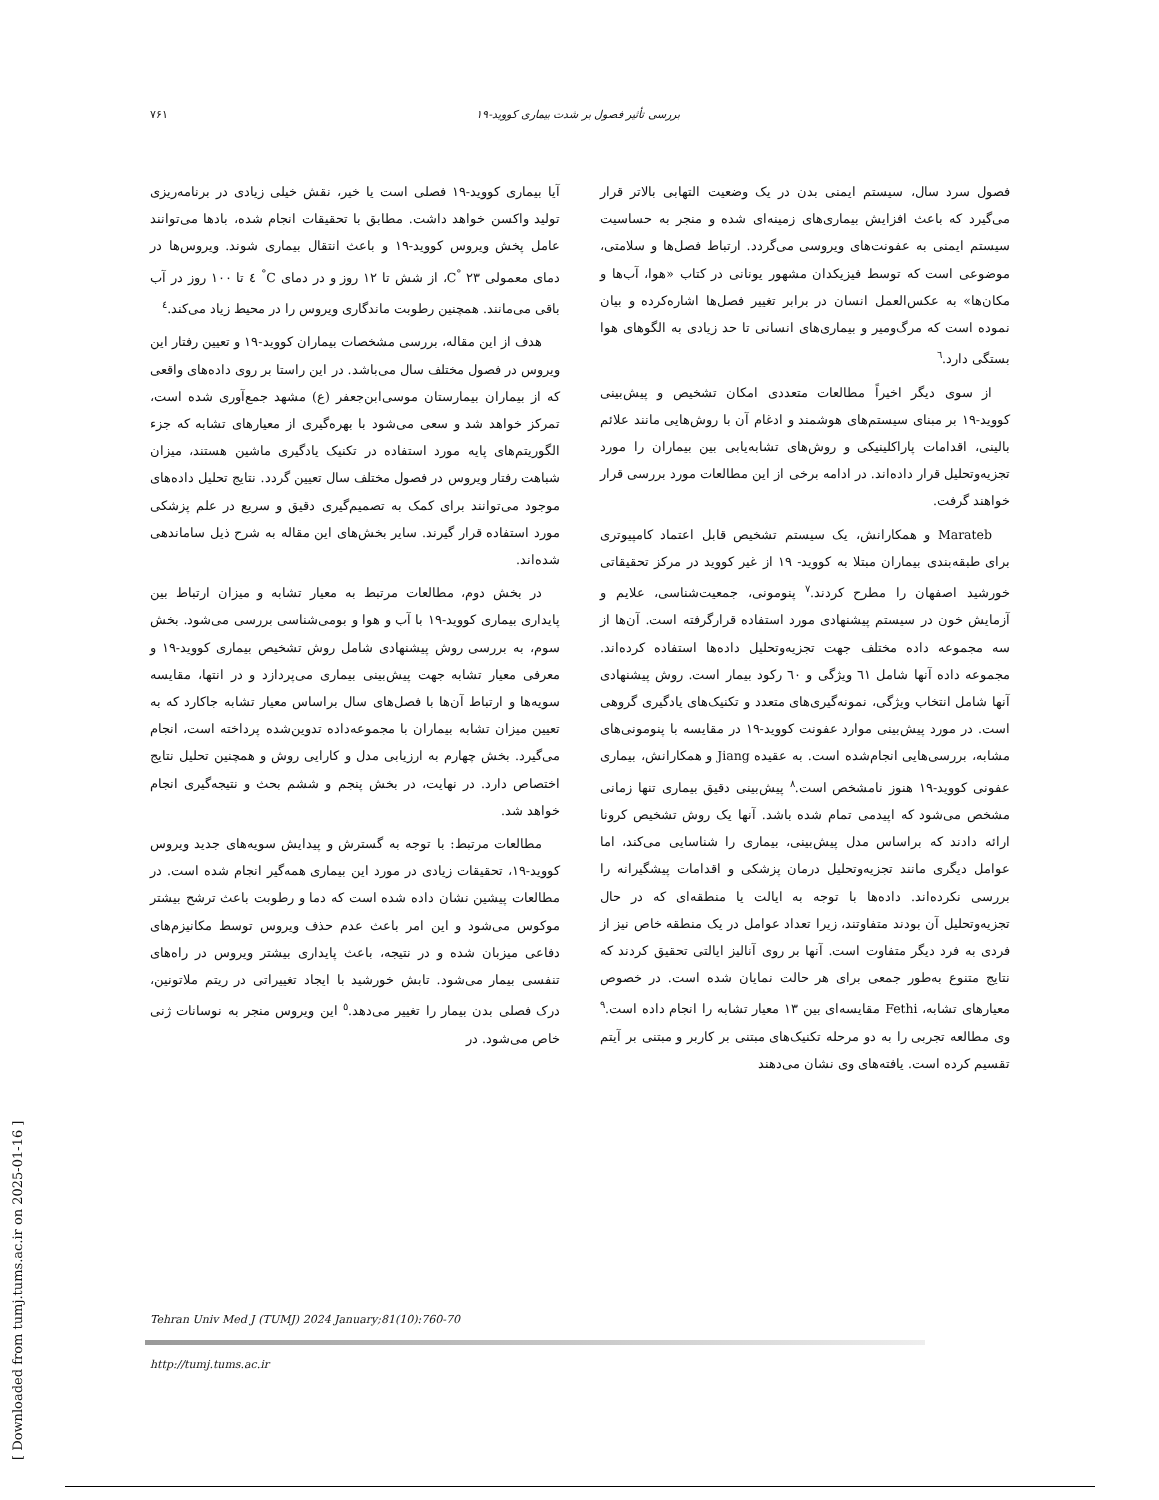بررسی تأثیر فصول بر شدت بیماری کووید-۱۹ ۷۶۱
آیا بیماری کووید-۱۹ فصلی است یا خیر، نقش خیلی زیادی در برنامه‌ریزی تولید واکسن خواهد داشت. مطابق با تحقیقات انجام شده، بادها می‌توانند عامل پخش ویروس کووید-۱۹ و باعث انتقال بیماری شوند. ویروس‌ها در دمای معمولی C<sup>°</sup> ۲۳، از شش تا ۱۲ روز و در دمای C<sup>°</sup> ٤ تا ۱۰۰ روز در آب باقی می‌مانند. همچنین رطوبت ماندگاری ویروس را در محیط زیاد می‌کند.<sup>٤</sup>
هدف از این مقاله، بررسی مشخصات بیماران کووید-۱۹ و تعیین رفتار این ویروس در فصول مختلف سال می‌باشد. در این راستا بر روی داده‌های واقعی که از بیماران بیمارستان موسی‌ابن‌جعفر (ع) مشهد جمع‌آوری شده است، تمرکز خواهد شد و سعی می‌شود با بهره‌گیری از معیارهای تشابه که جزء الگوریتم‌های پایه مورد استفاده در تکنیک یادگیری ماشین هستند، میزان شباهت رفتار ویروس در فصول مختلف سال تعیین گردد. نتایج تحلیل داده‌های موجود می‌توانند برای کمک به تصمیم‌گیری دقیق و سریع در علم پزشکی مورد استفاده قرار گیرند. سایر بخش‌های این مقاله به شرح ذیل ساماندهی شده‌اند.
در بخش دوم، مطالعات مرتبط به معیار تشابه و میزان ارتباط بین پایداری بیماری کووید-۱۹ با آب و هوا و بومی‌شناسی بررسی می‌شود. بخش سوم، به بررسی روش پیشنهادی شامل روش تشخیص بیماری کووید-۱۹ و معرفی معیار تشابه جهت پیش‌بینی بیماری می‌پردازد و در انتها، مقایسه سویه‌ها و ارتباط آن‌ها با فصل‌های سال براساس معیار تشابه جاکارد که به تعیین میزان تشابه بیماران با مجموعه‌داده تدوین‌شده پرداخته است، انجام می‌گیرد. بخش چهارم به ارزیابی مدل و کارایی روش و همچنین تحلیل نتایج اختصاص دارد. در نهایت، در بخش پنجم و ششم بحث و نتیجه‌گیری انجام خواهد شد.
مطالعات مرتبط: با توجه به گسترش و پیدایش سویه‌های جدید ویروس کووید-۱۹، تحقیقات زیادی در مورد این بیماری همه‌گیر انجام شده است. در مطالعات پیشین نشان داده شده است که دما و رطوبت باعث ترشح بیشتر موکوس می‌شود و این امر باعث عدم حذف ویروس توسط مکانیزم‌های دفاعی میزبان شده و در نتیجه، باعث پایداری بیشتر ویروس در راه‌های تنفسی بیمار می‌شود. تابش خورشید با ایجاد تغییراتی در ریتم ملاتونین، درک فصلی بدن بیمار را تغییر می‌دهد.<sup>٥</sup> این ویروس منجر به نوسانات ژنی خاص می‌شود. در
فصول سرد سال، سیستم ایمنی بدن در یک وضعیت التهابی بالاتر قرار می‌گیرد که باعث افزایش بیماری‌های زمینه‌ای شده و منجر به حساسیت سیستم ایمنی به عفونت‌های ویروسی می‌گردد. ارتباط فصل‌ها و سلامتی، موضوعی است که توسط فیزیکدان مشهور یونانی در کتاب «هوا، آب‌ها و مکان‌ها» به عکس‌العمل انسان در برابر تغییر فصل‌ها اشاره‌کرده و بیان نموده است که مرگ‌ومیر و بیماری‌های انسانی تا حد زیادی به الگوهای هوا بستگی دارد.<sup>٦</sup>
از سوی دیگر اخیراً مطالعات متعددی امکان تشخیص و پیش‌بینی کووید-۱۹ بر مبنای سیستم‌های هوشمند و ادغام آن با روش‌هایی مانند علائم بالینی، اقدامات پاراکلینیکی و روش‌های تشابه‌یابی بین بیماران را مورد تجزیه‌وتحلیل قرار داده‌اند. در ادامه برخی از این مطالعات مورد بررسی قرار خواهند گرفت.
Marateb و همکارانش، یک سیستم تشخیص قابل اعتماد کامپیوتری برای طبقه‌بندی بیماران مبتلا به کووید- ۱۹ از غیر کووید در مرکز تحقیقاتی خورشید اصفهان را مطرح کردند.<sup>۷</sup> پنومونی، جمعیت‌شناسی، علایم و آزمایش خون در سیستم پیشنهادی مورد استفاده قرارگرفته است. آن‌ها از سه مجموعه داده مختلف جهت تجزیه‌وتحلیل داده‌ها استفاده کرده‌اند. مجموعه داده آنها شامل ٦١ ویژگی و ٦۰ رکود بیمار است. روش پیشنهادی آنها شامل انتخاب ویژگی، نمونه‌گیری‌های متعدد و تکنیک‌های یادگیری گروهی است. در مورد پیش‌بینی موارد عفونت کووید-۱۹ در مقایسه با پنومونی‌های مشابه، بررسی‌هایی انجام‌شده است. به عقیده Jiang و همکارانش، بیماری عفونی کووید-۱۹ هنوز نامشخص است.<sup>۸</sup> پیش‌بینی دقیق بیماری تنها زمانی مشخص می‌شود که اپیدمی تمام شده باشد. آنها یک روش تشخیص کرونا ارائه دادند که براساس مدل پیش‌بینی، بیماری را شناسایی می‌کند، اما عوامل دیگری مانند تجزیه‌وتحلیل درمان پزشکی و اقدامات پیشگیرانه را بررسی نکرده‌اند. داده‌ها با توجه به ایالت یا منطقه‌ای که در حال تجزیه‌وتحلیل آن بودند متفاوتند، زیرا تعداد عوامل در یک منطقه خاص نیز از فردی به فرد دیگر متفاوت است. آنها بر روی آنالیز ایالتی تحقیق کردند که نتایج متنوع به‌طور جمعی برای هر حالت نمایان شده است. در خصوص معیارهای تشابه، Fethi مقایسه‌ای بین ۱۳ معیار تشابه را انجام داده است.<sup>۹</sup> وی مطالعه تجربی را به دو مرحله تکنیک‌های مبتنی بر کاربر و مبتنی بر آیتم تقسیم کرده است. یافته‌های وی نشان می‌دهند
Tehran Univ Med J (TUMJ) 2024 January;81(10):760-70
http://tumj.tums.ac.ir
[ Downloaded from tumj.tums.ac.ir on 2025-01-16 ]